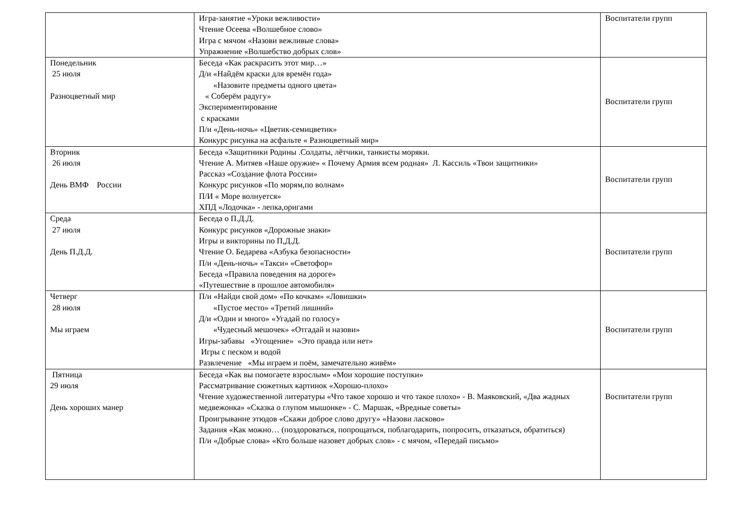| | Игра-занятие «Уроки вежливости» Чтение Осеева «Волшебное слово» Игра с мячом «Назови вежливые слова» Упражнение «Волшебство добрых слов» | Воспитатели групп |
| Понедельник 25 июля Разноцветный мир | Беседа «Как раскрасить этот мир…» Д/и «Найдём краски для времён года» «Назовите предметы одного цвета» « Соберём радугу» Экспериментирование с красками П/и «День-ночь» «Цветик-семицветик» Конкурс рисунка на асфальте « Разноцветный мир» | Воспитатели групп |
| Вторник 26 июля День ВМФ России | Беседа «Защитники Родины .Солдаты, лётчики, танкисты моряки. Чтение А. Митяев «Наше оружие» « Почему Армия всем родная» Л. Кассиль «Твои защитники» Рассказ «Создание флота России» Конкурс рисунков «По морям,по волнам» П/И « Море волнуется» ХПД «Лодочка» - лепка,оригами | Воспитатели групп |
| Среда 27 июля День П.Д.Д. | Беседа о П.Д.Д. Конкурс рисунков «Дорожные знаки» Игры и викторины по П,Д.Д. Чтение О. Бедарева «Азбука безопасности» П/и «День-ночь» «Такси» «Светофор» Беседа «Правила поведения на дороге» «Путешествие в прошлое автомобиля» | Воспитатели групп |
| Четверг 28 июля Мы играем | П/и «Найди свой дом» «По кочкам» «Ловишки» «Пустое место» «Третий лишний» Д/и «Один и много» «Угадай по голосу» «Чудесный мешочек» «Отгадай и назови» Игры-забавы «Угощение» «Это правда или нет» Игры с песком и водой Развлечение «Мы играем и поём, замечательно живём» | Воспитатели групп |
| Пятница 29 июля День хороших манер | Беседа «Как вы помогаете взрослым» «Мои хорошие поступки» Рассматривание сюжетных картинок «Хорошо-плохо» Чтение художественной литературы «Что такое хорошо и что такое плохо» - В. Маяковский, «Два жадных медвежонка» «Сказка о глупом мышонке» - С. Маршак, «Вредные советы» Проигрывание этюдов «Скажи доброе слово другу» «Назови ласково» Задания «Как можно… (поздороваться, попрощаться, поблагодарить, попросить, отказаться, обратиться) П/и «Добрые слова» «Кто больше назовет добрых слов» - с мячом, «Передай письмо» | Воспитатели групп |